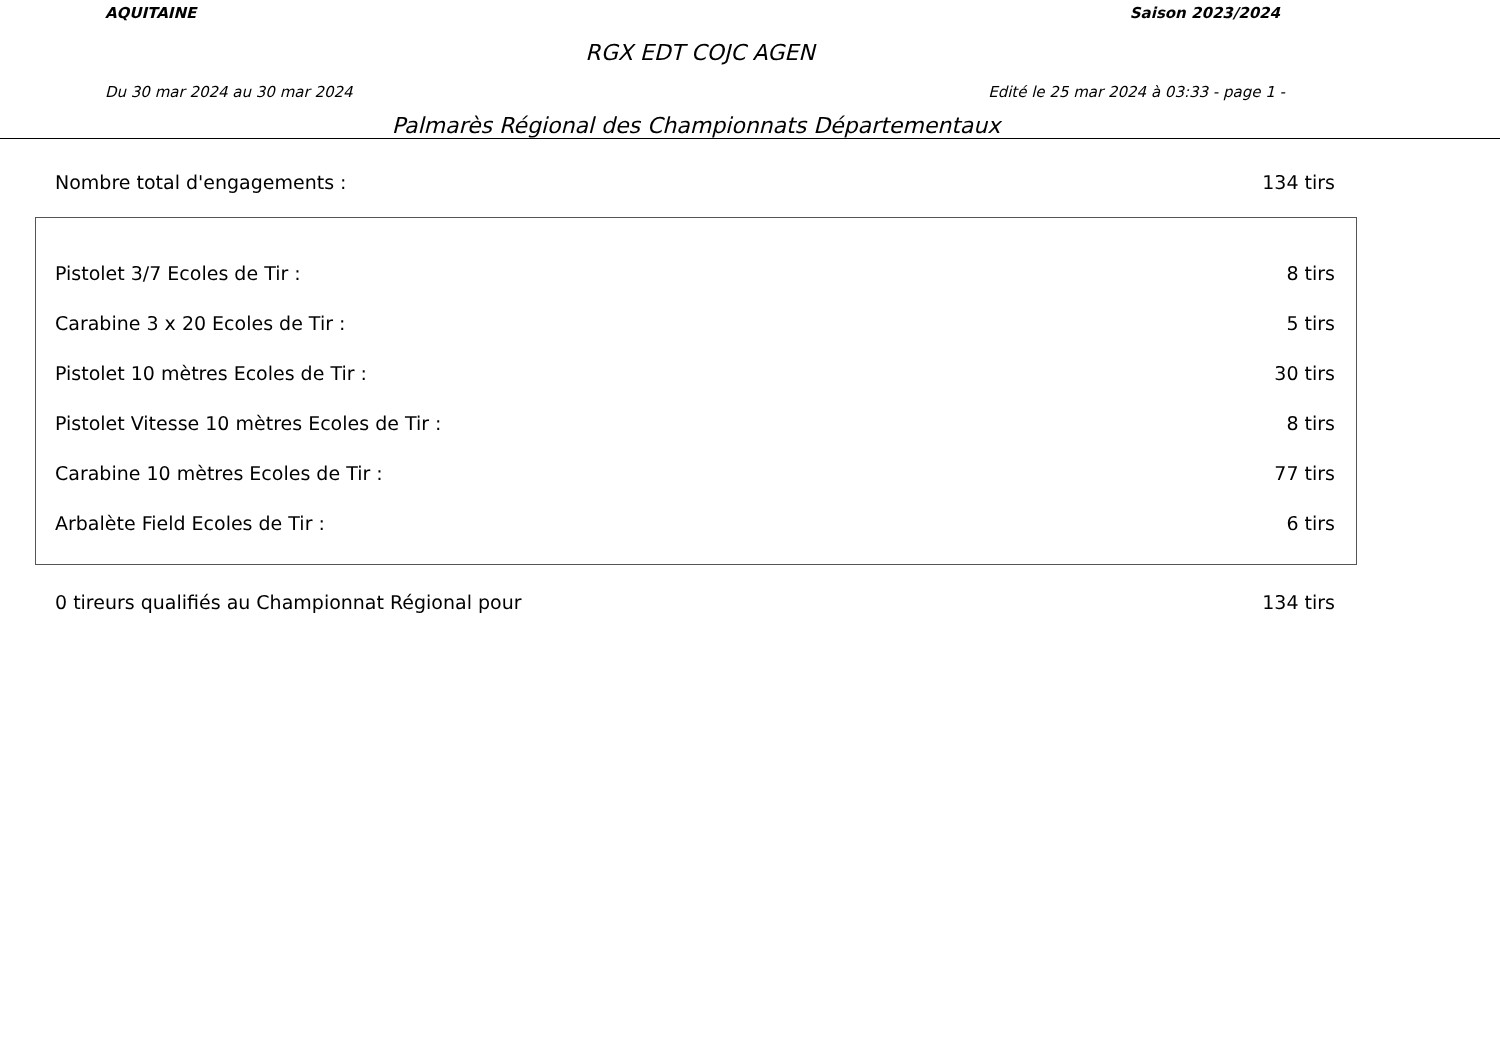AQUITAINE Saison 2023/2024
RGX EDT COJC AGEN
Du 30 mar 2024 au 30 mar 2024 Edité le 25 mar 2024 à 03:33 - page 1 -
Palmarès Régional des Championnats Départementaux
| Nombre total d'engagements : | 134 tirs |
| Pistolet 3/7 Ecoles de Tir : | 8 tirs |
| Carabine 3 x 20 Ecoles de Tir : | 5 tirs |
| Pistolet 10 mètres Ecoles de Tir : | 30 tirs |
| Pistolet Vitesse 10 mètres Ecoles de Tir : | 8 tirs |
| Carabine 10 mètres Ecoles de Tir : | 77 tirs |
| Arbalète Field Ecoles de Tir : | 6 tirs |
| 0 tireurs qualifiés au Championnat Régional pour | 134 tirs |